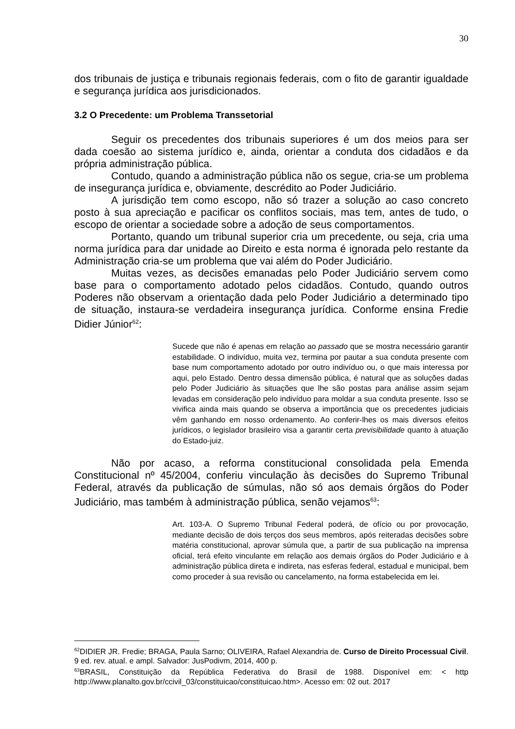30
dos tribunais de justiça e tribunais regionais federais, com o fito de garantir igualdade e segurança jurídica aos jurisdicionados.
3.2 O Precedente: um Problema Transsetorial
Seguir os precedentes dos tribunais superiores é um dos meios para ser dada coesão ao sistema jurídico e, ainda, orientar a conduta dos cidadãos e da própria administração pública.
Contudo, quando a administração pública não os segue, cria-se um problema de insegurança jurídica e, obviamente, descrédito ao Poder Judiciário.
A jurisdição tem como escopo, não só trazer a solução ao caso concreto posto à sua apreciação e pacificar os conflitos sociais, mas tem, antes de tudo, o escopo de orientar a sociedade sobre a adoção de seus comportamentos.
Portanto, quando um tribunal superior cria um precedente, ou seja, cria uma norma jurídica para dar unidade ao Direito e esta norma é ignorada pelo restante da Administração cria-se um problema que vai além do Poder Judiciário.
Muitas vezes, as decisões emanadas pelo Poder Judiciário servem como base para o comportamento adotado pelos cidadãos. Contudo, quando outros Poderes não observam a orientação dada pelo Poder Judiciário a determinado tipo de situação, instaura-se verdadeira insegurança jurídica. Conforme ensina Fredie Didier Júnior<sup>62</sup>:
Sucede que não é apenas em relação ao passado que se mostra necessário garantir estabilidade. O indivíduo, muita vez, termina por pautar a sua conduta presente com base num comportamento adotado por outro indivíduo ou, o que mais interessa por aqui, pelo Estado. Dentro dessa dimensão pública, é natural que as soluções dadas pelo Poder Judiciário às situações que lhe são postas para análise assim sejam levadas em consideração pelo indivíduo para moldar a sua conduta presente. Isso se vivifica ainda mais quando se observa a importância que os precedentes judiciais vêm ganhando em nosso ordenamento. Ao conferir-lhes os mais diversos efeitos jurídicos, o legislador brasileiro visa a garantir certa previsibilidade quanto à atuação do Estado-juiz.
Não por acaso, a reforma constitucional consolidada pela Emenda Constitucional nº 45/2004, conferiu vinculação às decisões do Supremo Tribunal Federal, através da publicação de súmulas, não só aos demais órgãos do Poder Judiciário, mas também à administração pública, senão vejamos<sup>63</sup>:
Art. 103-A. O Supremo Tribunal Federal poderá, de ofício ou por provocação, mediante decisão de dois terços dos seus membros, após reiteradas decisões sobre matéria constitucional, aprovar súmula que, a partir de sua publicação na imprensa oficial, terá efeito vinculante em relação aos demais órgãos do Poder Judiciário e à administração pública direta e indireta, nas esferas federal, estadual e municipal, bem como proceder à sua revisão ou cancelamento, na forma estabelecida em lei.
<sup>62</sup> DIDIER JR. Fredie; BRAGA, Paula Sarno; OLIVEIRA, Rafael Alexandria de. Curso de Direito Processual Civil. 9 ed. rev. atual. e ampl. Salvador: JusPodivm, 2014, 400 p.
<sup>63</sup>BRASIL, Constituição da República Federativa do Brasil de 1988. Disponível em: < http http://www.planalto.gov.br/ccivil_03/constituicao/constituicao.htm>. Acesso em: 02 out. 2017